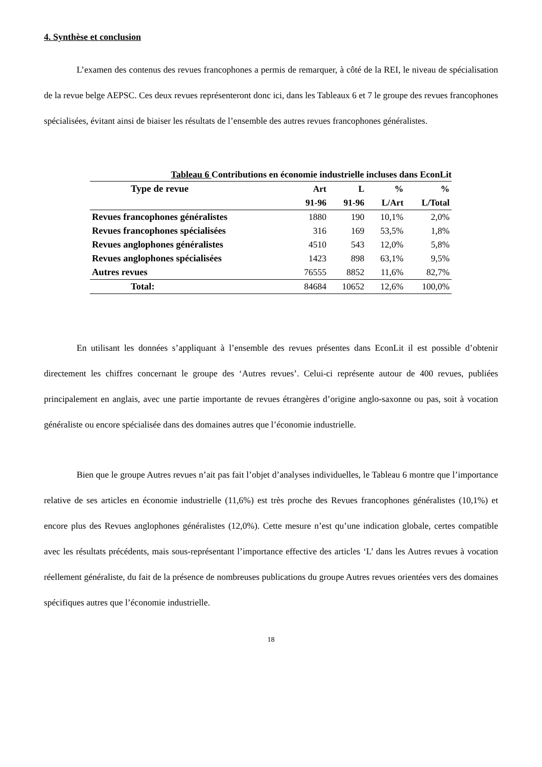4. Synthèse et conclusion
L’examen des contenus des revues francophones a permis de remarquer, à côté de la REI, le niveau de spécialisation de la revue belge AEPSC. Ces deux revues représenteront donc ici, dans les Tableaux 6 et 7 le groupe des revues francophones spécialisées, évitant ainsi de biaiser les résultats de l’ensemble des autres revues francophones généralistes.
Tableau 6 Contributions en économie industrielle incluses dans EconLit
| Type de revue | Art | L | % | % |
| --- | --- | --- | --- | --- |
| | 91-96 | 91-96 | L/Art | L/Total |
| Revues francophones généralistes | 1880 | 190 | 10,1% | 2,0% |
| Revues francophones spécialisées | 316 | 169 | 53,5% | 1,8% |
| Revues anglophones généralistes | 4510 | 543 | 12,0% | 5,8% |
| Revues anglophones spécialisées | 1423 | 898 | 63,1% | 9,5% |
| Autres revues | 76555 | 8852 | 11,6% | 82,7% |
| Total: | 84684 | 10652 | 12,6% | 100,0% |
En utilisant les données s’appliquant à l’ensemble des revues présentes dans EconLit il est possible d’obtenir directement les chiffres concernant le groupe des ‘Autres revues’. Celui-ci représente autour de 400 revues, publiées principalement en anglais, avec une partie importante de revues étrangères d’origine anglo-saxonne ou pas, soit à vocation généraliste ou encore spécialisée dans des domaines autres que l’économie industrielle.
Bien que le groupe Autres revues n’ait pas fait l’objet d’analyses individuelles, le Tableau 6 montre que l’importance relative de ses articles en économie industrielle (11,6%) est très proche des Revues francophones généralistes (10,1%) et encore plus des Revues anglophones généralistes (12,0%). Cette mesure n’est qu’une indication globale, certes compatible avec les résultats précédents, mais sous-représentant l’importance effective des articles ‘L’ dans les Autres revues à vocation réellement généraliste, du fait de la présence de nombreuses publications du groupe Autres revues orientées vers des domaines spécifiques autres que l’économie industrielle.
18